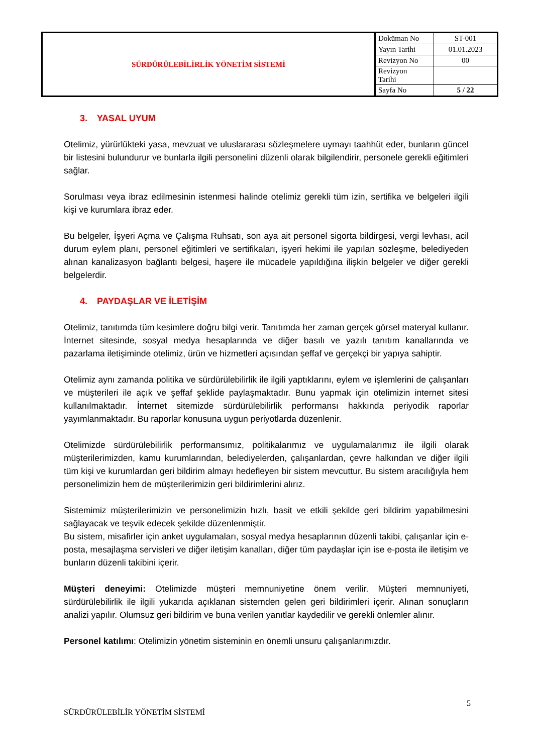| SÜRDÜRÜLEBİLİRLİK YÖNETİM SİSTEMİ | Doküman No | ST-001 |
| | Yayın Tarihi | 01.01.2023 |
| | Revizyon No | 00 |
| | Revizyon Tarihi | |
| | Sayfa No | 5 / 22 |
3. YASAL UYUM
Otelimiz, yürürlükteki yasa, mevzuat ve uluslararası sözleşmelere uymayı taahhüt eder, bunların güncel bir listesini bulundurur ve bunlarla ilgili personelini düzenli olarak bilgilendirir, personele gerekli eğitimleri sağlar.
Sorulması veya ibraz edilmesinin istenmesi halinde otelimiz gerekli tüm izin, sertifika ve belgeleri ilgili kişi ve kurumlara ibraz eder.
Bu belgeler, İşyeri Açma ve Çalışma Ruhsatı, son aya ait personel sigorta bildirgesi, vergi levhası, acil durum eylem planı, personel eğitimleri ve sertifikaları, işyeri hekimi ile yapılan sözleşme, belediyeden alınan kanalizasyon bağlantı belgesi, haşere ile mücadele yapıldığına ilişkin belgeler ve diğer gerekli belgelerdir.
4. PAYDAŞLAR VE İLETİŞİM
Otelimiz, tanıtımda tüm kesimlere doğru bilgi verir. Tanıtımda her zaman gerçek görsel materyal kullanır. İnternet sitesinde, sosyal medya hesaplarında ve diğer basılı ve yazılı tanıtım kanallarında ve pazarlama iletişiminde otelimiz, ürün ve hizmetleri açısından şeffaf ve gerçekçi bir yapıya sahiptir.
Otelimiz aynı zamanda politika ve sürdürülebilirlik ile ilgili yaptıklarını, eylem ve işlemlerini de çalışanları ve müşterileri ile açık ve şeffaf şeklide paylaşmaktadır. Bunu yapmak için otelimizin internet sitesi kullanılmaktadır. İnternet sitemizde sürdürülebilirlik performansı hakkında periyodik raporlar yayımlanmaktadır. Bu raporlar konusuna uygun periyotlarda düzenlenir.
Otelimizde sürdürülebilirlik performansımız, politikalarımız ve uygulamalarımız ile ilgili olarak müşterilerimizden, kamu kurumlarından, belediyelerden, çalışanlardan, çevre halkından ve diğer ilgili tüm kişi ve kurumlardan geri bildirim almayı hedefleyen bir sistem mevcuttur. Bu sistem aracılığıyla hem personelimizin hem de müşterilerimizin geri bildirimlerini alırız.
Sistemimiz müşterilerimizin ve personelimizin hızlı, basit ve etkili şekilde geri bildirim yapabilmesini sağlayacak ve teşvik edecek şekilde düzenlenmiştir.
Bu sistem, misafirler için anket uygulamaları, sosyal medya hesaplarının düzenli takibi, çalışanlar için e-posta, mesajlaşma servisleri ve diğer iletişim kanalları, diğer tüm paydaşlar için ise e-posta ile iletişim ve bunların düzenli takibini içerir.
Müşteri deneyimi: Otelimizde müşteri memnuniyetine önem verilir. Müşteri memnuniyeti, sürdürülebilirlik ile ilgili yukarıda açıklanan sistemden gelen geri bildirimleri içerir. Alınan sonuçların analizi yapılır. Olumsuz geri bildirim ve buna verilen yanıtlar kaydedilir ve gerekli önlemler alınır.
Personel katılımı: Otelimizin yönetim sisteminin en önemli unsuru çalışanlarımızdır.
5
SÜRDÜRÜLEBİLİR YÖNETİM SİSTEMİ